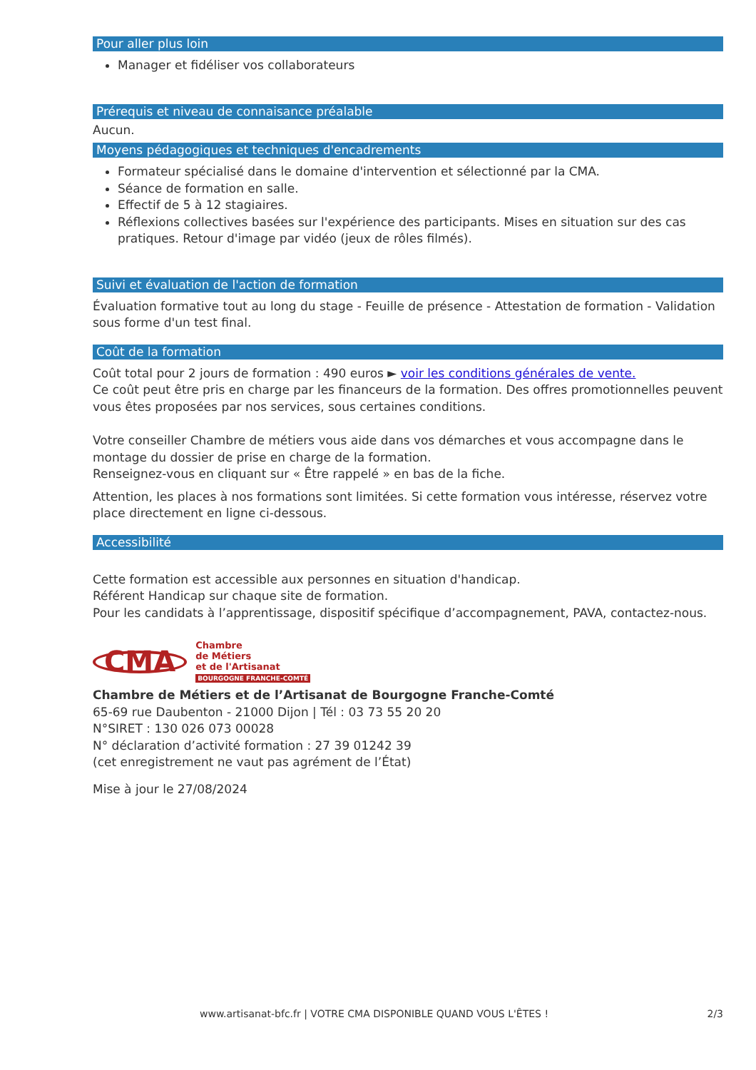Pour aller plus loin
Manager et fidéliser vos collaborateurs
Prérequis et niveau de connaisance préalable
Aucun.
Moyens pédagogiques et techniques d'encadrements
Formateur spécialisé dans le domaine d'intervention et sélectionné par la CMA.
Séance de formation en salle.
Effectif de 5 à 12 stagiaires.
Réflexions collectives basées sur l'expérience des participants. Mises en situation sur des cas pratiques. Retour d'image par vidéo (jeux de rôles filmés).
Suivi et évaluation de l'action de formation
Évaluation formative tout au long du stage - Feuille de présence - Attestation de formation - Validation sous forme d'un test final.
Coût de la formation
Coût total pour 2 jours de formation : 490 euros ► voir les conditions générales de vente.
Ce coût peut être pris en charge par les financeurs de la formation. Des offres promotionnelles peuvent vous êtes proposées par nos services, sous certaines conditions.
Votre conseiller Chambre de métiers vous aide dans vos démarches et vous accompagne dans le montage du dossier de prise en charge de la formation.
Renseignez-vous en cliquant sur « Être rappelé » en bas de la fiche.
Attention, les places à nos formations sont limitées. Si cette formation vous intéresse, réservez votre place directement en ligne ci-dessous.
Accessibilité
Cette formation est accessible aux personnes en situation d'handicap.
Référent Handicap sur chaque site de formation.
Pour les candidats à l’apprentissage, dispositif spécifique d’accompagnement, PAVA, contactez-nous.
CMA Chambre
de Métiers
et de l'Artisanat
BOURGOGNE FRANCHE-COMTÉ
Chambre de Métiers et de l’Artisanat de Bourgogne Franche-Comté
65-69 rue Daubenton - 21000 Dijon | Tél : 03 73 55 20 20
N°SIRET : 130 026 073 00028
N° déclaration d’activité formation : 27 39 01242 39
(cet enregistrement ne vaut pas agrément de l’État)
Mise à jour le 27/08/2024
www.artisanat-bfc.fr | VOTRE CMA DISPONIBLE QUAND VOUS L'ÊTES ! 2/3